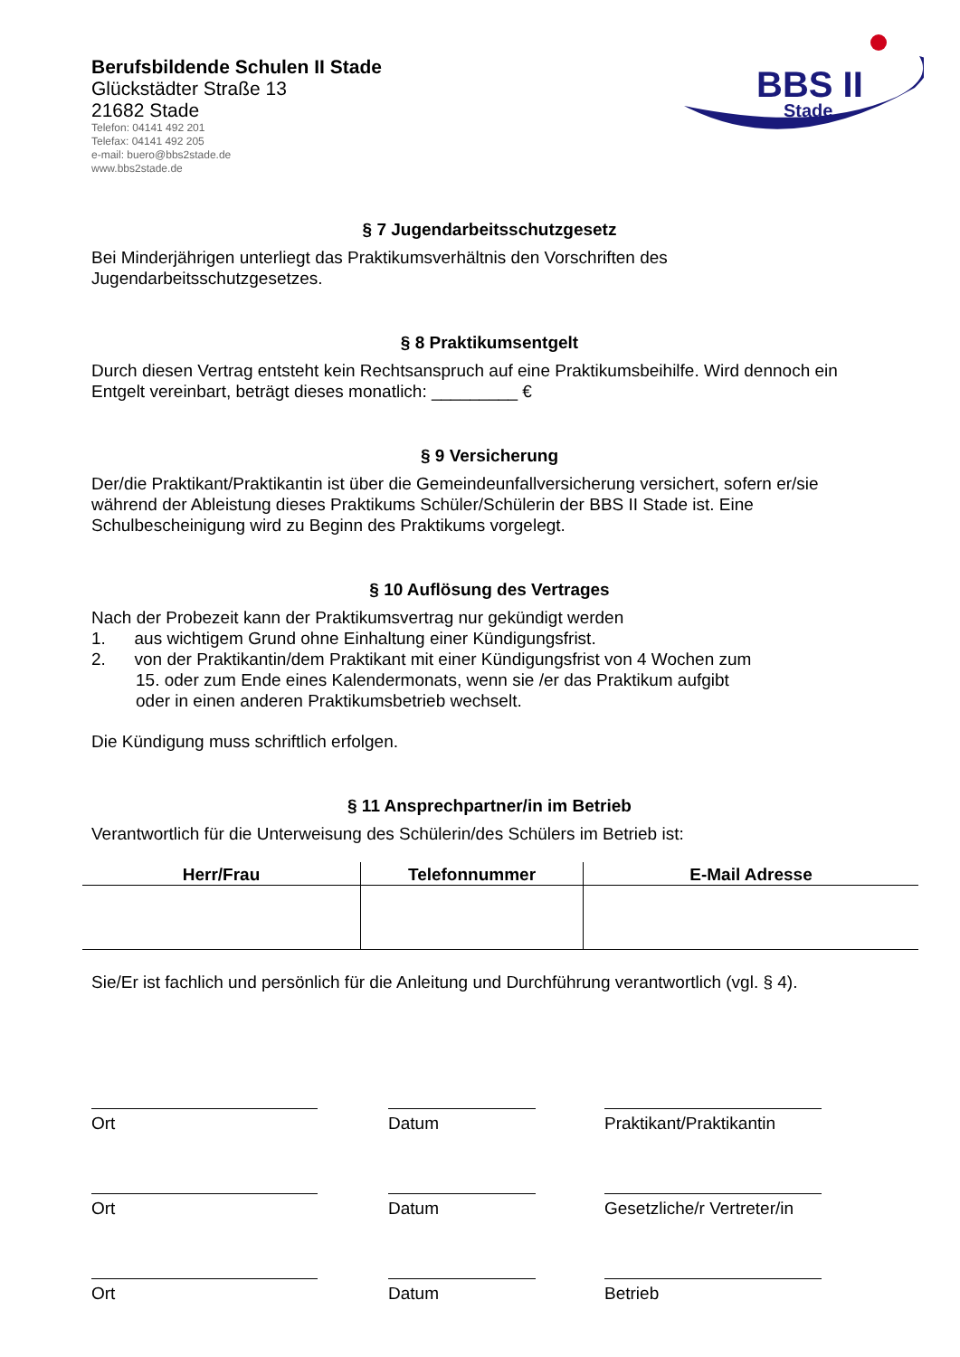Berufsbildende Schulen II Stade
Glückstädter Straße 13
21682 Stade
Telefon: 04141 492 201
Telefax: 04141 492 205
e-mail: buero@bbs2stade.de
www.bbs2stade.de
BBS II
Stade
§ 7 Jugendarbeitsschutzgesetz
Bei Minderjährigen unterliegt das Praktikumsverhältnis den Vorschriften des Jugendarbeitsschutzgesetzes.
§ 8 Praktikumsentgelt
Durch diesen Vertrag entsteht kein Rechtsanspruch auf eine Praktikumsbeihilfe. Wird dennoch ein Entgelt vereinbart, beträgt dieses monatlich: _________ €
§ 9 Versicherung
Der/die Praktikant/Praktikantin ist über die Gemeindeunfallversicherung versichert, sofern er/sie während der Ableistung dieses Praktikums Schüler/Schülerin der BBS II Stade ist. Eine Schulbescheinigung wird zu Beginn des Praktikums vorgelegt.
§ 10 Auflösung des Vertrages
Nach der Probezeit kann der Praktikumsvertrag nur gekündigt werden
1. aus wichtigem Grund ohne Einhaltung einer Kündigungsfrist.
2. von der Praktikantin/dem Praktikant mit einer Kündigungsfrist von 4 Wochen zum
15. oder zum Ende eines Kalendermonats, wenn sie /er das Praktikum aufgibt
oder in einen anderen Praktikumsbetrieb wechselt.
Die Kündigung muss schriftlich erfolgen.
§ 11 Ansprechpartner/in im Betrieb
Verantwortlich für die Unterweisung des Schülerin/des Schülers im Betrieb ist:
| Herr/Frau | Telefonnummer | E-Mail Adresse |
| --- | --- | --- |
Sie/Er ist fachlich und persönlich für die Anleitung und Durchführung verantwortlich (vgl. § 4).
Ort Datum Praktikant/Praktikantin
Ort Datum Gesetzliche/r Vertreter/in
Ort Datum Betrieb